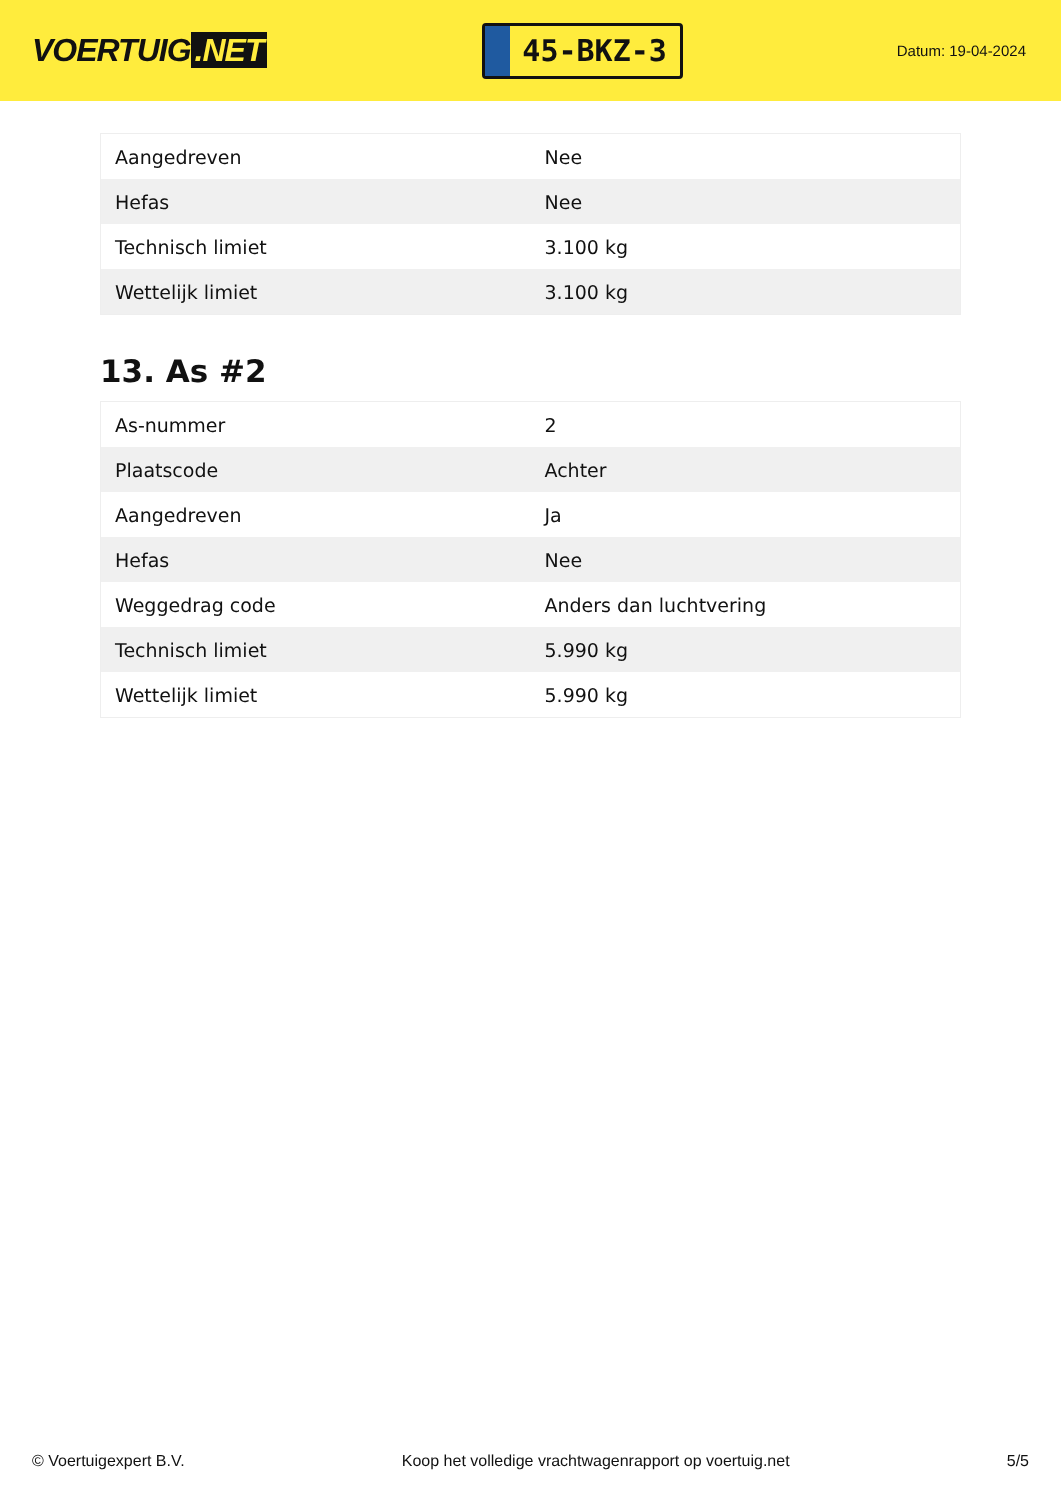VOERTUIG.NET
45-BKZ-3
Datum: 19-04-2024
| Aangedreven | Nee |
| Hefas | Nee |
| Technisch limiet | 3.100 kg |
| Wettelijk limiet | 3.100 kg |
13. As #2
| As-nummer | 2 |
| Plaatscode | Achter |
| Aangedreven | Ja |
| Hefas | Nee |
| Weggedrag code | Anders dan luchtvering |
| Technisch limiet | 5.990 kg |
| Wettelijk limiet | 5.990 kg |
© Voertuigexpert B.V. Koop het volledige vrachtwagenrapport op voertuig.net 5/5